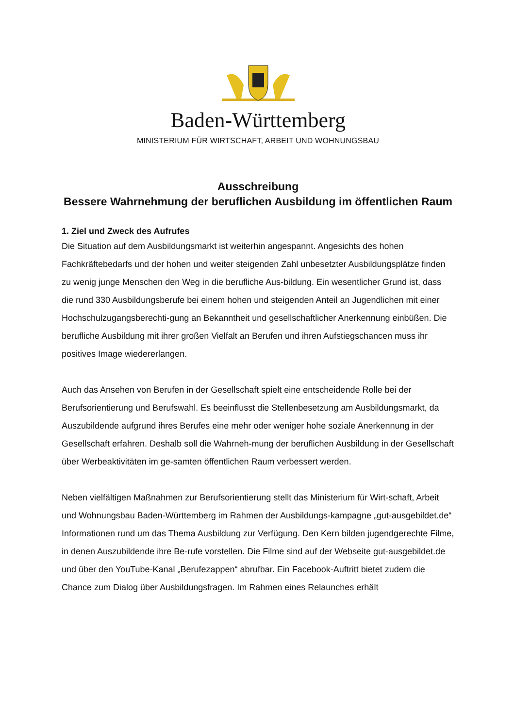Baden-Württemberg
MINISTERIUM FÜR WIRTSCHAFT, ARBEIT UND WOHNUNGSBAU
Ausschreibung
Bessere Wahrnehmung der beruflichen Ausbildung im öffentlichen Raum
1. Ziel und Zweck des Aufrufes
Die Situation auf dem Ausbildungsmarkt ist weiterhin angespannt. Angesichts des hohen Fachkräftebedarfs und der hohen und weiter steigenden Zahl unbesetzter Ausbildungsplätze finden zu wenig junge Menschen den Weg in die berufliche Aus-bildung. Ein wesentlicher Grund ist, dass die rund 330 Ausbildungsberufe bei einem hohen und steigenden Anteil an Jugendlichen mit einer Hochschulzugangsberechti-gung an Bekanntheit und gesellschaftlicher Anerkennung einbüßen. Die berufliche Ausbildung mit ihrer großen Vielfalt an Berufen und ihren Aufstiegschancen muss ihr positives Image wiedererlangen.
Auch das Ansehen von Berufen in der Gesellschaft spielt eine entscheidende Rolle bei der Berufsorientierung und Berufswahl. Es beeinflusst die Stellenbesetzung am Ausbildungsmarkt, da Auszubildende aufgrund ihres Berufes eine mehr oder weniger hohe soziale Anerkennung in der Gesellschaft erfahren. Deshalb soll die Wahrneh-mung der beruflichen Ausbildung in der Gesellschaft über Werbeaktivitäten im ge-samten öffentlichen Raum verbessert werden.
Neben vielfältigen Maßnahmen zur Berufsorientierung stellt das Ministerium für Wirt-schaft, Arbeit und Wohnungsbau Baden-Württemberg im Rahmen der Ausbildungs-kampagne „gut-ausgebildet.de“ Informationen rund um das Thema Ausbildung zur Verfügung. Den Kern bilden jugendgerechte Filme, in denen Auszubildende ihre Be-rufe vorstellen. Die Filme sind auf der Webseite gut-ausgebildet.de und über den YouTube-Kanal „Berufezappen“ abrufbar. Ein Facebook-Auftritt bietet zudem die Chance zum Dialog über Ausbildungsfragen. Im Rahmen eines Relaunches erhält